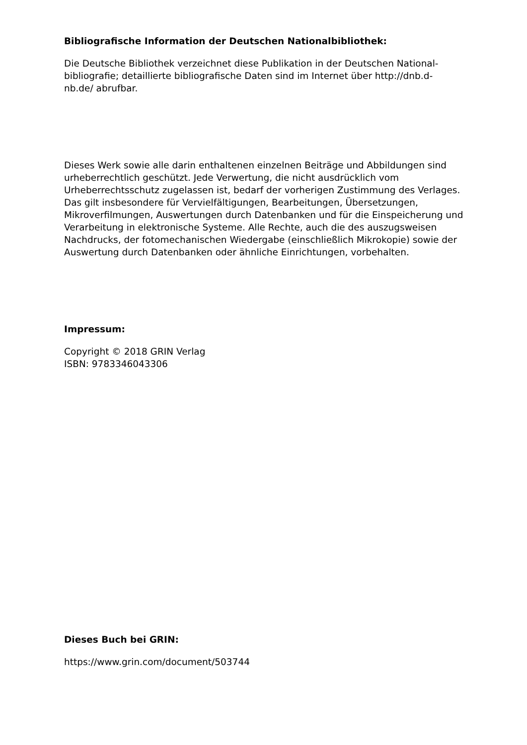Bibliografische Information der Deutschen Nationalbibliothek:
Die Deutsche Bibliothek verzeichnet diese Publikation in der Deutschen National-
bibliografie; detaillierte bibliografische Daten sind im Internet über http://dnb.d-
nb.de/ abrufbar.
Dieses Werk sowie alle darin enthaltenen einzelnen Beiträge und Abbildungen sind urheberrechtlich geschützt. Jede Verwertung, die nicht ausdrücklich vom Urheberrechtsschutz zugelassen ist, bedarf der vorherigen Zustimmung des Verlages. Das gilt insbesondere für Vervielfältigungen, Bearbeitungen, Übersetzungen, Mikroverfilmungen, Auswertungen durch Datenbanken und für die Einspeicherung und Verarbeitung in elektronische Systeme. Alle Rechte, auch die des auszugsweisen Nachdrucks, der fotomechanischen Wiedergabe (einschließlich Mikrokopie) sowie der Auswertung durch Datenbanken oder ähnliche Einrichtungen, vorbehalten.
Impressum:
Copyright © 2018 GRIN Verlag
ISBN: 9783346043306
Dieses Buch bei GRIN:
https://www.grin.com/document/503744